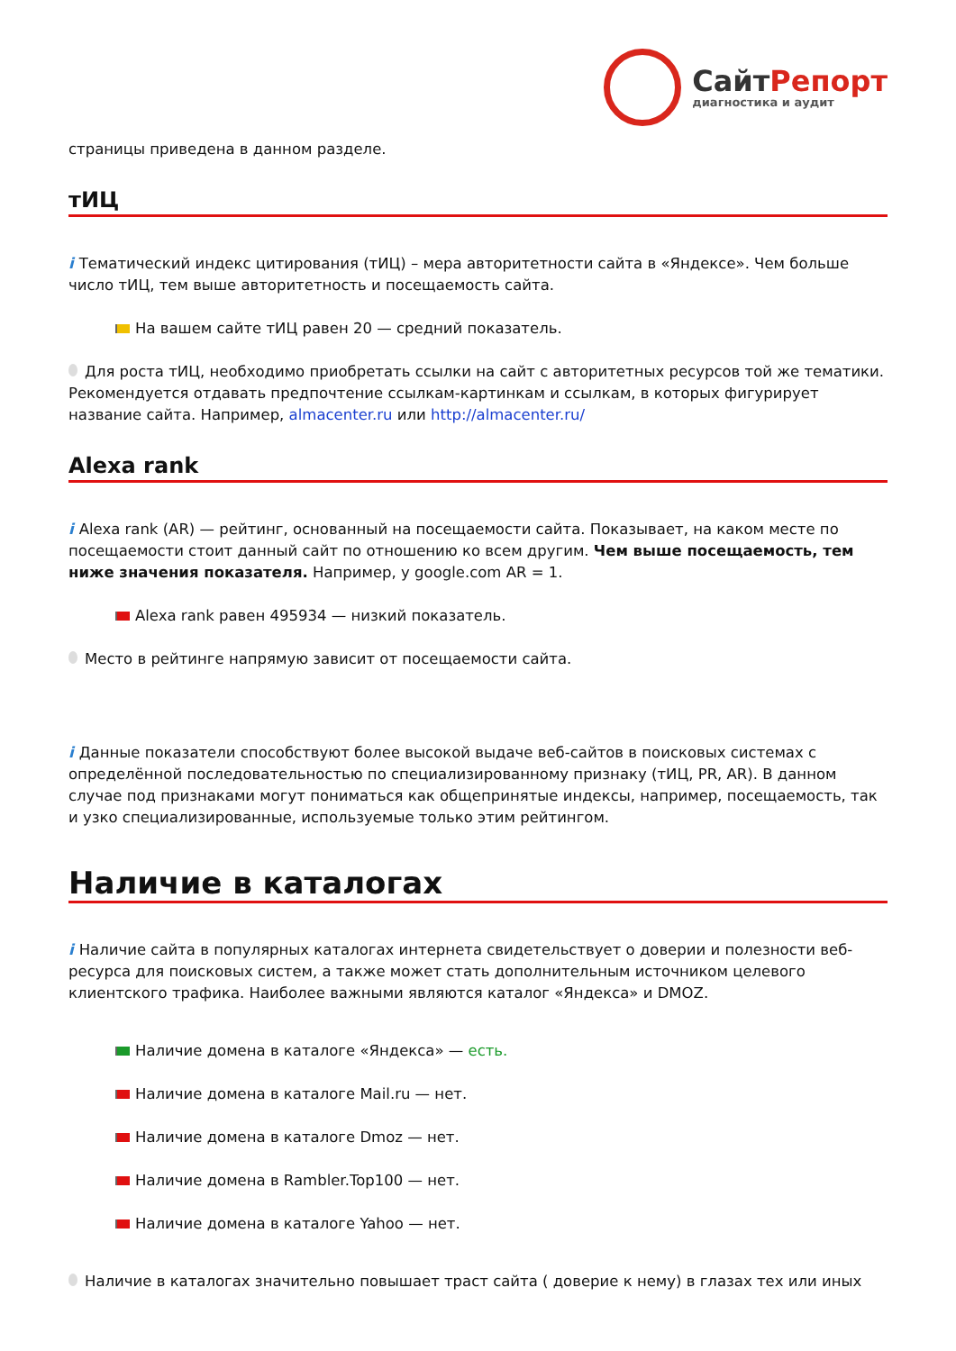Сайт Репорт
диагностика и аудит
страницы приведена в данном разделе.
тИЦ
i Тематический индекс цитирования (тИЦ) – мера авторитетности сайта в «Яндексе». Чем больше число тИЦ, тем выше авторитетность и посещаемость сайта.
На вашем сайте тИЦ равен 20 — средний показатель.
Для роста тИЦ, необходимо приобретать ссылки на сайт с авторитетных ресурсов той же тематики. Рекомендуется отдавать предпочтение ссылкам-картинкам и ссылкам, в которых фигурирует название сайта. Например, almacenter.ru или http://almacenter.ru/
Alexa rank
i Alexa rank (AR) — рейтинг, основанный на посещаемости сайта. Показывает, на каком месте по посещаемости стоит данный сайт по отношению ко всем другим. Чем выше посещаемость, тем ниже значения показателя. Например, у google.com AR = 1.
Alexa rank равен 495934 — низкий показатель.
Место в рейтинге напрямую зависит от посещаемости сайта.
i Данные показатели способствуют более высокой выдаче веб-сайтов в поисковых системах с определённой последовательностью по специализированному признаку (тИЦ, PR, AR). В данном случае под признаками могут пониматься как общепринятые индексы, например, посещаемость, так и узко специализированные, используемые только этим рейтингом.
Наличие в каталогах
i Наличие сайта в популярных каталогах интернета свидетельствует о доверии и полезности веб-ресурса для поисковых систем, а также может стать дополнительным источником целевого клиентского трафика. Наиболее важными являются каталог «Яндекса» и DMOZ.
Наличие домена в каталоге «Яндекса» — есть.
Наличие домена в каталоге Mail.ru — нет.
Наличие домена в каталоге Dmoz — нет.
Наличие домена в Rambler.Top100 — нет.
Наличие домена в каталоге Yahoo — нет.
Наличие в каталогах значительно повышает траст сайта ( доверие к нему) в глазах тех или иных